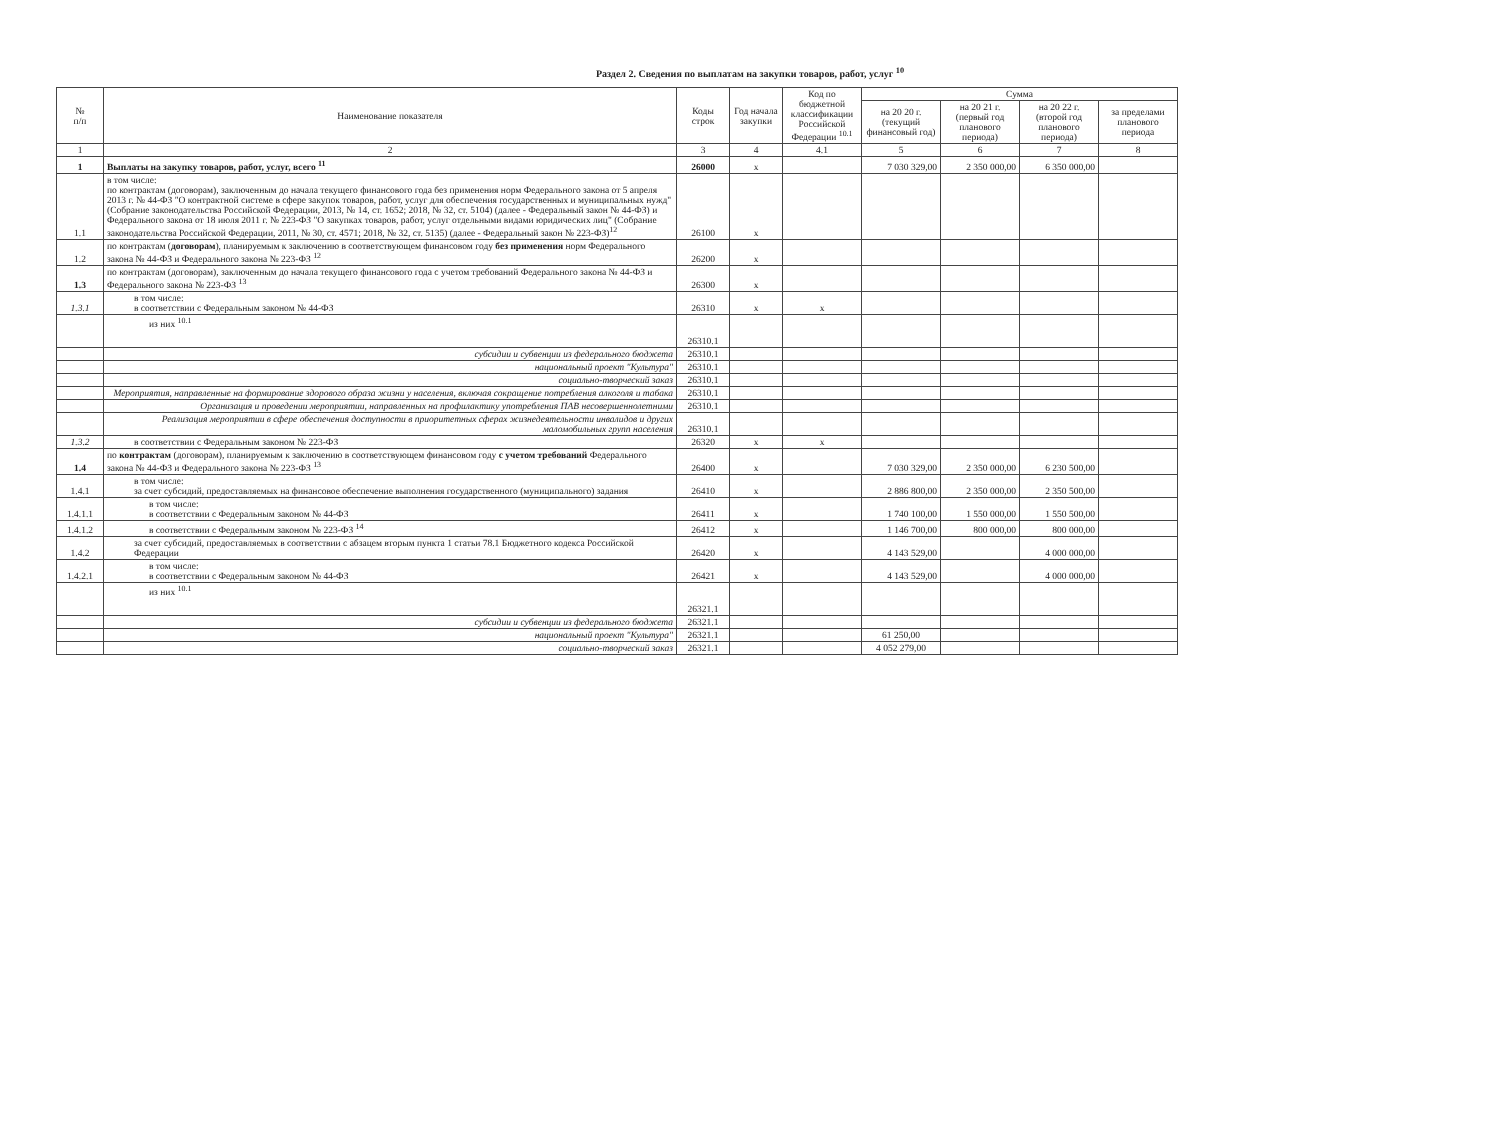Раздел 2. Сведения по выплатам на закупки товаров, работ, услуг <sup>10</sup>
| № п/п | Наименование показателя | Коды строк | Год начала закупки | Код по бюджетной классификации Российской Федерации <sup>10.1</sup> | Сумма | | | |
| --- | --- | --- | --- | --- | --- | --- | --- | --- |
| | | | | | на 20 20 г. (текущий финансовый год) | на 20 21 г. (первый год планового периода) | на 20 22 г. (второй год планового периода) | за пределами планового периода |
| 1 | 2 | 3 | 4 | 4.1 | 5 | 6 | 7 | 8 |
| 1 | Выплаты на закупку товаров, работ, услуг, всего <sup>11</sup> | 26000 | x | | 7 030 329,00 | 2 350 000,00 | 6 350 000,00 | |
| 1.1 | в том числе: по контрактам (договорам), заключенным до начала текущего финансового года без применения норм Федерального закона от 5 апреля 2013 г. № 44-ФЗ "О контрактной системе в сфере закупок товаров, работ, услуг для обеспечения государственных и муниципальных нужд" (Собрание законодательства Российской Федерации, 2013, № 14, ст. 1652; 2018, № 32, ст. 5104) (далее - Федеральный закон № 44-ФЗ) и Федерального закона от 18 июля 2011 г. № 223-ФЗ "О закупках товаров, работ, услуг отдельными видами юридических лиц" (Собрание законодательства Российской Федерации, 2011, № 30, ст. 4571; 2018, № 32, ст. 5135) (далее - Федеральный закон № 223-ФЗ)<sup>12</sup> | 26100 | x | | | | | |
| 1.2 | по контрактам ( договорам ), планируемым к заключению в соответствующем финансовом году без применения норм Федерального закона № 44-ФЗ и Федерального закона № 223-ФЗ <sup>12</sup> | 26200 | x | | | | | |
| 1.3 | по контрактам (договорам), заключенным до начала текущего финансового года с учетом требований Федерального закона № 44-ФЗ и Федерального закона № 223-ФЗ <sup>13</sup> | 26300 | x | | | | | |
| 1.3.1 | в том числе: в соответствии с Федеральным законом № 44-ФЗ | 26310 | x | x | | | | |
| | из них <sup>10.1</sup> | 26310.1 | | | | | | |
| | субсидии и субвенции из федерального бюджета | 26310.1 | | | | | | |
| | национальный проект "Культура" | 26310.1 | | | | | | |
| | социально-творческий заказ | 26310.1 | | | | | | |
| | Мероприятия, направленные на формирование здорового образа жизни у населения, включая сокращение потребления алкоголя и табака | 26310.1 | | | | | | |
| | Организация и проведении мероприятии, направленных на профилактику употребления ПАВ несовершеннолетними | 26310.1 | | | | | | |
| | Реализация мероприятии в сфере обеспечения доступности в приоритетных сферах жизнедеятельности инвалидов и других маломобильных групп населения | 26310.1 | | | | | | |
| 1.3.2 | в соответствии с Федеральным законом № 223-ФЗ | 26320 | x | x | | | | |
| 1.4 | по контрактам (договорам), планируемым к заключению в соответствующем финансовом году с учетом требований Федерального закона № 44-ФЗ и Федерального закона № 223-ФЗ <sup>13</sup> | 26400 | x | | 7 030 329,00 | 2 350 000,00 | 6 230 500,00 | |
| 1.4.1 | в том числе: за счет субсидий, предоставляемых на финансовое обеспечение выполнения государственного (муниципального) задания | 26410 | x | | 2 886 800,00 | 2 350 000,00 | 2 350 500,00 | |
| 1.4.1.1 | в том числе: в соответствии с Федеральным законом № 44-ФЗ | 26411 | x | | 1 740 100,00 | 1 550 000,00 | 1 550 500,00 | |
| 1.4.1.2 | в соответствии с Федеральным законом № 223-ФЗ <sup>14</sup> | 26412 | x | | 1 146 700,00 | 800 000,00 | 800 000,00 | |
| 1.4.2 | за счет субсидий, предоставляемых в соответствии с абзацем вторым пункта 1 статьи 78.1 Бюджетного кодекса Российской Федерации | 26420 | x | | 4 143 529,00 | | 4 000 000,00 | |
| 1.4.2.1 | в том числе: в соответствии с Федеральным законом № 44-ФЗ | 26421 | x | | 4 143 529,00 | | 4 000 000,00 | |
| | из них <sup>10.1</sup> | 26321.1 | | | | | | |
| | субсидии и субвенции из федерального бюджета | 26321.1 | | | | | | |
| | национальный проект "Культура" | 26321.1 | | | 61 250,00 | | | |
| | социально-творческий заказ | 26321.1 | | | 4 052 279,00 | | | |